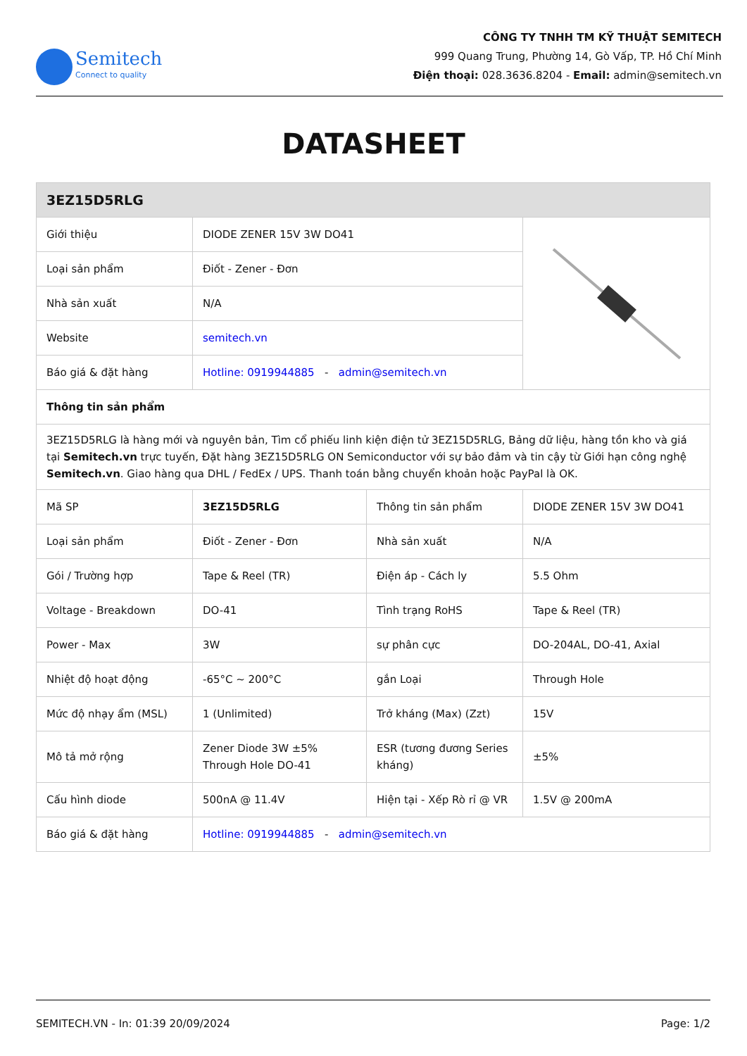Semitech
Connect to quality
CÔNG TY TNHH TM KỸ THUẬT SEMITECH
999 Quang Trung, Phường 14, Gò Vấp, TP. Hồ Chí Minh
Điện thoại: 028.3636.8204 - Email: admin@semitech.vn
DATASHEET
| 3EZ15D5RLG | | | |
| Giới thiệu | DIODE ZENER 15V 3W DO41 | | |
| Loại sản phẩm | Điốt - Zener - Đơn | | |
| Nhà sản xuất | N/A | | |
| Website | semitech.vn | | |
| Báo giá & đặt hàng | Hotline: 0919944885 - admin@semitech.vn | | |
| Thông tin sản phẩm | | | |
| 3EZ15D5RLG là hàng mới và nguyên bản, Tìm cổ phiếu linh kiện điện tử 3EZ15D5RLG, Bảng dữ liệu, hàng tồn kho và giá tại Semitech.vn trực tuyến, Đặt hàng 3EZ15D5RLG ON Semiconductor với sự bảo đảm và tin cậy từ Giới hạn công nghệ Semitech.vn . Giao hàng qua DHL / FedEx / UPS. Thanh toán bằng chuyển khoản hoặc PayPal là OK. | | | |
| Mã SP | 3EZ15D5RLG | Thông tin sản phẩm | DIODE ZENER 15V 3W DO41 |
| Loại sản phẩm | Điốt - Zener - Đơn | Nhà sản xuất | N/A |
| Gói / Trường hợp | Tape & Reel (TR) | Điện áp - Cách ly | 5.5 Ohm |
| Voltage - Breakdown | DO-41 | Tình trạng RoHS | Tape & Reel (TR) |
| Power - Max | 3W | sự phân cực | DO-204AL, DO-41, Axial |
| Nhiệt độ hoạt động | -65°C ~ 200°C | gắn Loại | Through Hole |
| Mức độ nhạy ẩm (MSL) | 1 (Unlimited) | Trở kháng (Max) (Zzt) | 15V |
| Mô tả mở rộng | Zener Diode 3W ±5% Through Hole DO-41 | ESR (tương đương Series kháng) | ±5% |
| Cấu hình diode | 500nA @ 11.4V | Hiện tại - Xếp Rò rỉ @ VR | 1.5V @ 200mA |
| Báo giá & đặt hàng | Hotline: 0919944885 - admin@semitech.vn | | |
SEMITECH.VN - In: 01:39 20/09/2024 Page: 1/2